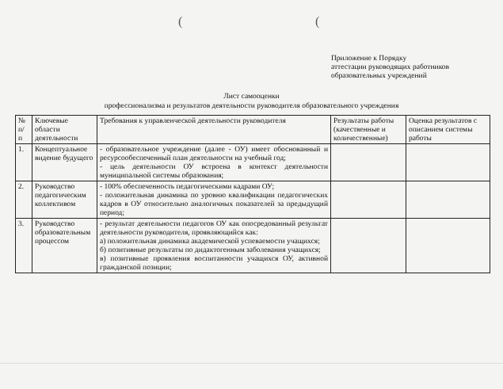((
Приложение к Порядку
аттестации руководящих работников
образовательных учреждений
Лист самооценки
профессионализма и результатов деятельности руководителя образовательного учреждения
| № п/ п | Ключевые области деятельности | Требования к управленческой деятельности руководителя | Результаты работы (качественные и количественные) | Оценка результатов с описанием системы работы |
| --- | --- | --- | --- | --- |
| 1. | Концептуальное видение будущего | - образовательное учреждение (далее - ОУ) имеет обоснованный и ресурсообеспеченный план деятельности на учебный год; - цель деятельности ОУ встроена в контекст деятельности муниципальной системы образования; | | |
| 2. | Руководство педагогическим коллективом | - 100% обеспеченность педагогическими кадрами ОУ; - положительная динамика по уровню квалификации педагогических кадров в ОУ относительно аналогичных показателей за предыдущий период; | | |
| 3. | Руководство образовательным процессом | - результат деятельности педагогов ОУ как опосредованный результат деятельности руководителя, проявляющийся как: а) положительная динамика академической успеваемости учащихся; б) позитивные результаты по дидактогенным заболевания учащихся; в) позитивные проявления воспитанности учащихся ОУ, активной гражданской позиции; | | |